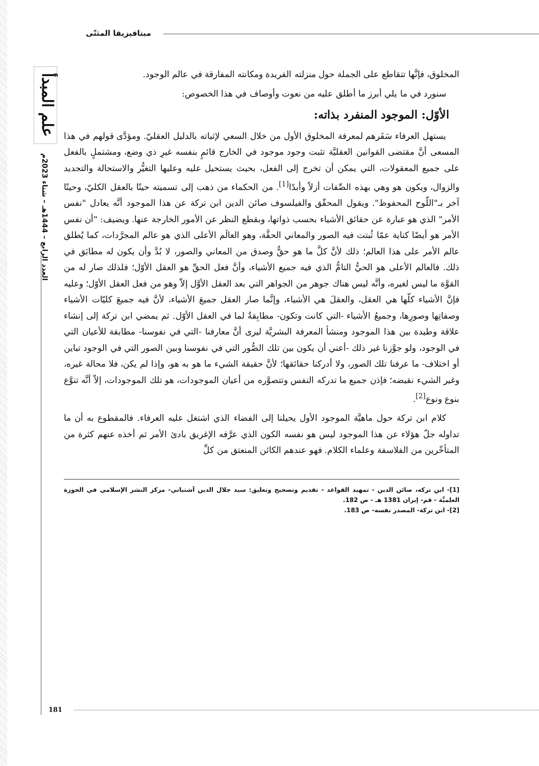علم المبدأ
العدد الرابع – 1444هـ – شتاء 2023م
ميتافيزيقا المثنّى
المخلوق، فإنَّها تتقاطع على الجملة حول منزلته الفريدة ومكانته المفارقة في عالم الوجود.
سنورد في ما يلي أبرز ما أطلق عليه من نعوت وأوصاف في هذا الخصوص:
الأوّل: الموجود المنفرد بذاته:
يستهل العرفاء سَفَرهم لمعرفة المخلوق الأول من خلال السعي لإثباته بالدليل العقليّ. ومؤدَّى قولهم في هذا المسعى أنَّ مقتضى القوانين العقليَّة تثبت وجود موجود في الخارج قائمٍ بنفسه غيرِ ذي وضع، ومشتملٍ بالفعل على جميع المعقولات، التي يمكن أن تخرج إلى الفعل، بحيث يستحيل عليه وعليها التغيُّر والاستحالة والتجديد والزوال، ويكون هو وهي بهذه الصِّفات أزلاً وأبدًا<sup>[1]</sup>. من الحكماء من ذهب إلى تسميته حينًا بالعقل الكليّ، وحينًا آخر بـ"اللّوح المحفوظ". ويقول المحقّق والفيلسوف صائن الدين ابن تركة عن هذا الموجود أنَّه يعادل "نفس الأمر" الذي هو عبارة عن حقائق الأشياء بحسب ذواتها، وبقطع النظر عن الأمور الخارجة عنها. ويضيف: "أن نفس الأمر هو أيضًا كناية عمّا ثُبتت فيه الصور والمعاني الحقَّة، وهو العالَم الأعلى الذي هو عالم المجرَّدات، كما يُطلق عالم الأمر على هذا العالم؛ ذلك لأنَّ كلَّ ما هو حقٌّ وصدق من المعاني والصور، لا بُدَّ وأن يكون له مطابَق في ذلك. فالعالم الأعلى هو الحيُّ التامُّ الذي فيه جميع الأشياء، وأنَّ فعل الحقِّ هو العقل الأوّل؛ فلذلك صار له من القوَّة ما ليس لغيره، وأنَّه ليس هناك جوهر من الجواهر التي بعد العقل الأوَّل إلاّ وهو من فعل العقل الأوّل؛ وعليه فإنَّ الأشياء كلّها هي العقل، والعقلَ هي الأشياء، وإنَّما صار العقل جميعَ الأشياء، لأنَّ فيه جميعَ كليّات الأشياء وصفاتِها وصورِها، وجميعُ الأشياء -التي كانت وتكون- مطابِقةٌ لما في العقل الأوّل. ثم يمضي ابن تركة إلى إنشاء علاقة وطيدة بين هذا الموجود ومنشأ المعرفة البشريَّة ليرى أنَّ معارفنا -التي في نفوسنا- مطابقة للأعيان التي في الوجود، ولو جوَّزنا غير ذلك -أعني أن يكون بين تلك الصُّور التي في نفوسنا وبين الصور التي في الوجود تباين أو اختلاف- ما عرفنا تلك الصور، ولا أدركنا حقائقها؛ لأنَّ حقيقة الشيء ما هو به هو، وإذا لم يكن، فلا محالة غيره، وغير الشيء نقيضه؛ فإذن جميع ما تدركه النفس وتتصوَّره من أعيان الموجودات، هو تلك الموجودات، إلاّ أنَّه تنوَّع بنوع ونوع<sup>[2]</sup>.
كلام ابن تركة حول ماهيَّة الموجود الأول يحيلنا إلى الفضاء الذي اشتغل عليه العرفاء. فالمقطوع به أن ما تداوله جلّ هؤلاء عن هذا الموجود ليس هو نفسه الكون الذي عرَّفه الإغريق بادئ الأمر ثم أخذه عنهم كثرة من المتأخّرين من الفلاسفة وعلماء الكلام. فهو عندهم الكائن المنعتق من كلِّ
[1]- ابن تركه، صائن الدين - تمهيد القواعد - تقديم وتصحيح وتعليق: سيد جلال الدين آشتياني- مركز النشر الإسلامي في الحوزة العلميَّة - قم- إيران 1381 هـ - ص 182.
[2]- ابن تركة- المصدر نفسه- ص 183.
181